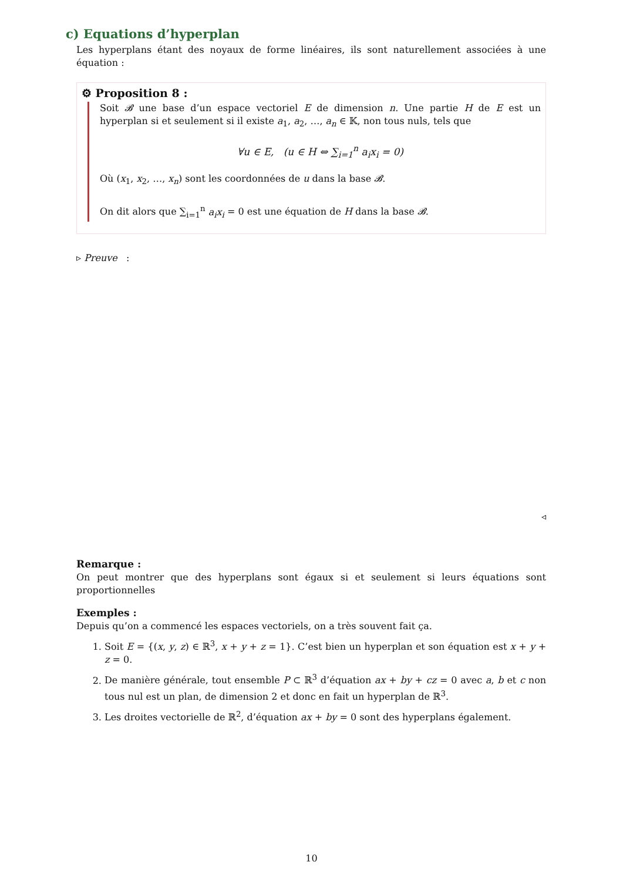c) Equations d’hyperplan
Les hyperplans étant des noyaux de forme linéaires, ils sont naturellement associées à une équation :
⚙ Proposition 8 :
Soit 𝓑 une base d’un espace vectoriel E de dimension n. Une partie H de E est un hyperplan si et seulement si il existe a<sub>1</sub>, a<sub>2</sub>, …, a<sub>n</sub> ∈ 𝕂, non tous nuls, tels que
∀u ∈ E, (u ∈ H ⇔ ∑<sub>i=1</sub><sup>n</sup> a<sub>i</sub>x<sub>i</sub> = 0)
Où (x<sub>1</sub>, x<sub>2</sub>, …, x<sub>n</sub>) sont les coordonnées de u dans la base 𝓑.
On dit alors que ∑<sub>i=1</sub><sup>n</sup> a<sub>i</sub>x<sub>i</sub> = 0 est une équation de H dans la base 𝓑.
▹ Preuve :
◃
Remarque :
On peut montrer que des hyperplans sont égaux si et seulement si leurs équations sont proportionnelles
Exemples :
Depuis qu’on a commencé les espaces vectoriels, on a très souvent fait ça.
1. Soit E = {(x, y, z) ∈ ℝ<sup>3</sup>, x + y + z = 1}. C’est bien un hyperplan et son équation est x + y + z = 0.
2. De manière générale, tout ensemble P ⊂ ℝ<sup>3</sup> d’équation ax + by + cz = 0 avec a, b et c non tous nul est un plan, de dimension 2 et donc en fait un hyperplan de ℝ<sup>3</sup>.
3. Les droites vectorielle de ℝ<sup>2</sup>, d’équation ax + by = 0 sont des hyperplans également.
10